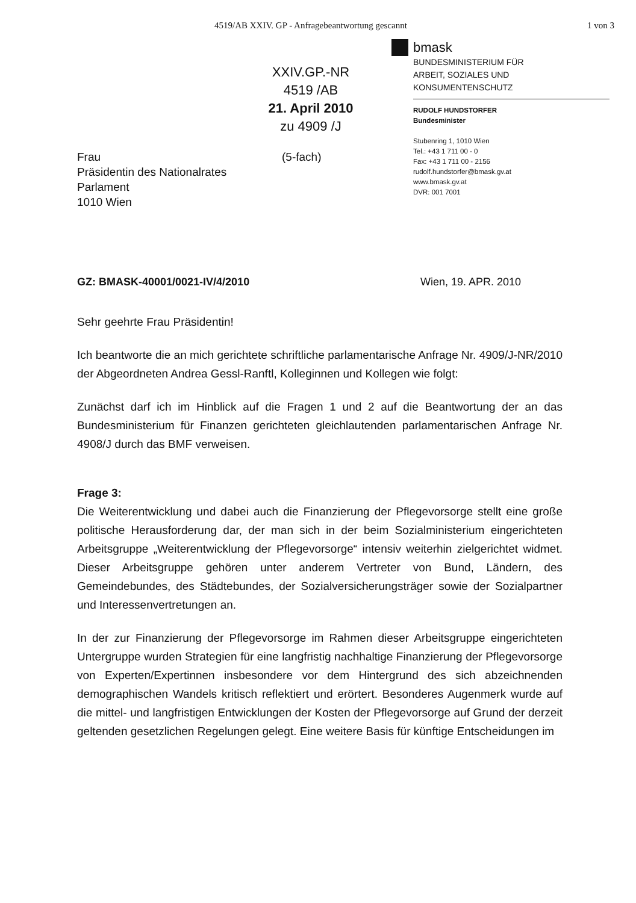4519/AB XXIV. GP - Anfragebeantwortung gescannt 1 von 3
XXIV.GP.-NR
4519 /AB
21. April 2010
zu 4909 /J
bmask
BUNDESMINISTERIUM FÜR
ARBEIT, SOZIALES UND
KONSUMENTENSCHUTZ
RUDOLF HUNDSTORFER
Bundesminister
Stubenring 1, 1010 Wien
Tel.: +43 1 711 00 - 0
Fax: +43 1 711 00 - 2156
rudolf.hundstorfer@bmask.gv.at
www.bmask.gv.at
DVR: 001 7001
Frau
Präsidentin des Nationalrates
Parlament
1010 Wien
(5-fach)
GZ: BMASK-40001/0021-IV/4/2010 Wien, 19. APR. 2010
Sehr geehrte Frau Präsidentin!
Ich beantworte die an mich gerichtete schriftliche parlamentarische Anfrage Nr. 4909/J-NR/2010 der Abgeordneten Andrea Gessl-Ranftl, Kolleginnen und Kollegen wie folgt:
Zunächst darf ich im Hinblick auf die Fragen 1 und 2 auf die Beantwortung der an das Bundesministerium für Finanzen gerichteten gleichlautenden parlamentarischen Anfrage Nr. 4908/J durch das BMF verweisen.
Frage 3:
Die Weiterentwicklung und dabei auch die Finanzierung der Pflegevorsorge stellt eine große politische Herausforderung dar, der man sich in der beim Sozialministerium eingerichteten Arbeitsgruppe „Weiterentwicklung der Pflegevorsorge“ intensiv weiterhin zielgerichtet widmet. Dieser Arbeitsgruppe gehören unter anderem Vertreter von Bund, Ländern, des Gemeindebundes, des Städtebundes, der Sozialversicherungsträger sowie der Sozialpartner und Interessenvertretungen an.
In der zur Finanzierung der Pflegevorsorge im Rahmen dieser Arbeitsgruppe eingerichteten Untergruppe wurden Strategien für eine langfristig nachhaltige Finanzierung der Pflegevorsorge von Experten/Expertinnen insbesondere vor dem Hintergrund des sich abzeichnenden demographischen Wandels kritisch reflektiert und erörtert. Besonderes Augenmerk wurde auf die mittel- und langfristigen Entwicklungen der Kosten der Pflegevorsorge auf Grund der derzeit geltenden gesetzlichen Regelungen gelegt. Eine weitere Basis für künftige Entscheidungen im